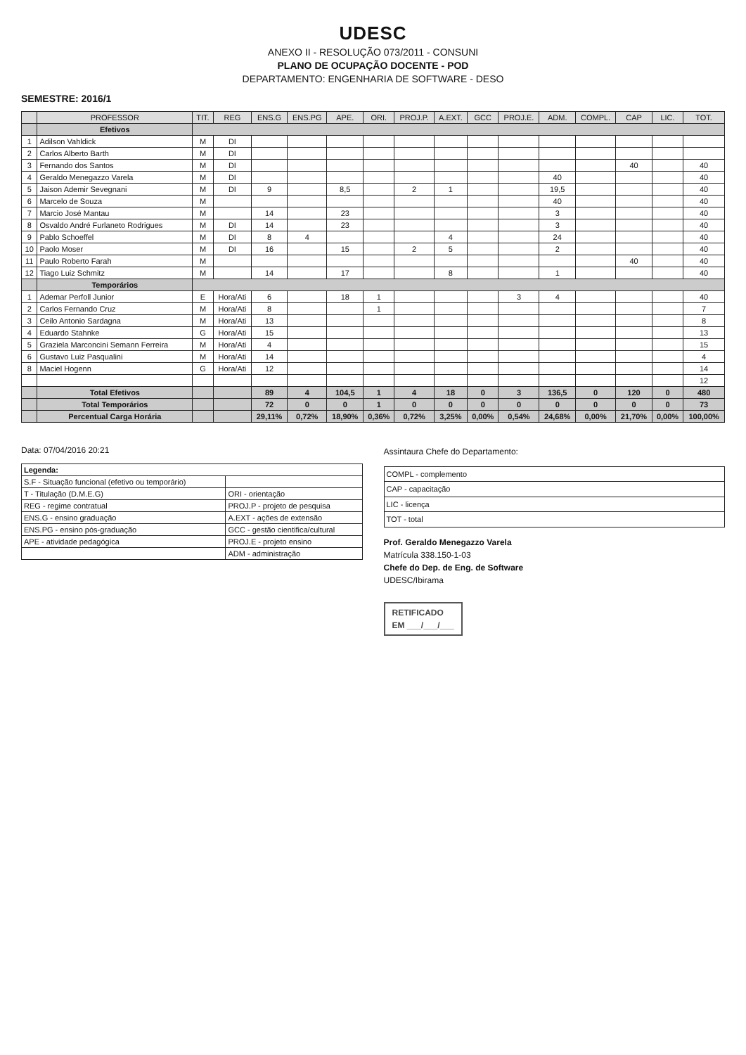UDESC
ANEXO II - RESOLUÇÃO 073/2011 - CONSUNI
PLANO DE OCUPAÇÃO DOCENTE - POD
DEPARTAMENTO: ENGENHARIA DE SOFTWARE - DESO
SEMESTRE: 2016/1
| | PROFESSOR | TIT. | REG | ENS.G | ENS.PG | APE. | ORI. | PROJ.P. | A.EXT. | GCC | PROJ.E. | ADM. | COMPL. | CAP | LIC. | TOT. |
| --- | --- | --- | --- | --- | --- | --- | --- | --- | --- | --- | --- | --- | --- | --- | --- | --- |
| | Efetivos | | | | | | | | | | | | | | | |
| 1 | Adilson Vahldick | M | DI | | | | | | | | | | | | | |
| 2 | Carlos Alberto Barth | M | DI | | | | | | | | | | | | | |
| 3 | Fernando dos Santos | M | DI | | | | | | | | | | | 40 | | 40 |
| 4 | Geraldo Menegazzo Varela | M | DI | | | | | | | | | 40 | | | | 40 |
| 5 | Jaison Ademir Sevegnani | M | DI | 9 | | 8,5 | | 2 | 1 | | | 19,5 | | | | 40 |
| 6 | Marcelo de Souza | M | | | | | | | | | | 40 | | | | 40 |
| 7 | Marcio José Mantau | M | | 14 | | 23 | | | | | | 3 | | | | 40 |
| 8 | Osvaldo André Furlaneto Rodrigues | M | DI | 14 | | 23 | | | | | | 3 | | | | 40 |
| 9 | Pablo Schoeffel | M | DI | 8 | 4 | | | | 4 | | | 24 | | | | 40 |
| 10 | Paolo Moser | M | DI | 16 | | 15 | | 2 | 5 | | | 2 | | | | 40 |
| 11 | Paulo Roberto Farah | M | | | | | | | | | | | | 40 | | 40 |
| 12 | Tiago Luiz Schmitz | M | | 14 | | 17 | | | 8 | | | 1 | | | | 40 |
| | Temporários | | | | | | | | | | | | | | | |
| 1 | Ademar Perfoll Junior | E | Hora/Ati | 6 | | 18 | 1 | | | | 3 | 4 | | | | 40 |
| 2 | Carlos Fernando Cruz | M | Hora/Ati | 8 | | | 1 | | | | | | | | | 7 |
| 3 | Ceilo Antonio Sardagna | M | Hora/Ati | 13 | | | | | | | | | | | | 8 |
| 4 | Eduardo Stahnke | G | Hora/Ati | 15 | | | | | | | | | | | | 13 |
| 5 | Graziela Marconcini Semann Ferreira | M | Hora/Ati | 4 | | | | | | | | | | | | 15 |
| 6 | Gustavo Luiz Pasqualini | M | Hora/Ati | 14 | | | | | | | | | | | | 4 |
| 8 | Maciel Hogenn | G | Hora/Ati | 12 | | | | | | | | | | | | 14 |
| | | | | | | | | | | | | | | | | 12 |
| | Total Efetivos | | | 89 | 4 | 104,5 | 1 | 4 | 18 | 0 | 3 | 136,5 | 0 | 120 | 0 | 480 |
| | Total Temporários | | | 72 | 0 | 0 | 1 | 0 | 0 | 0 | 0 | 0 | 0 | 0 | 0 | 73 |
| | Percentual Carga Horária | | | 29,11% | 0,72% | 18,90% | 0,36% | 0,72% | 3,25% | 0,00% | 0,54% | 24,68% | 0,00% | 21,70% | 0,00% | 100,00% |
Data: 07/04/2016 20:21
| Legenda: | |
| S.F - Situação funcional (efetivo ou temporário) | |
| T - Titulação (D.M.E.G) | ORI - orientação |
| REG - regime contratual | PROJ.P - projeto de pesquisa |
| ENS.G - ensino graduação | A.EXT - ações de extensão |
| ENS.PG - ensino pós-graduação | GCC - gestão cientifica/cultural |
| APE - atividade pedagógica | PROJ.E - projeto ensino |
| | ADM - administração |
Assintaura Chefe do Departamento:
| COMPL - complemento |
| CAP - capacitação |
| LIC - licença |
| TOT - total |
Prof. Geraldo Menegazzo Varela
Matrícula 338.150-1-03
Chefe do Dep. de Eng. de Software
UDESC/Ibirama
RETIFICADO
EM ___/___/___